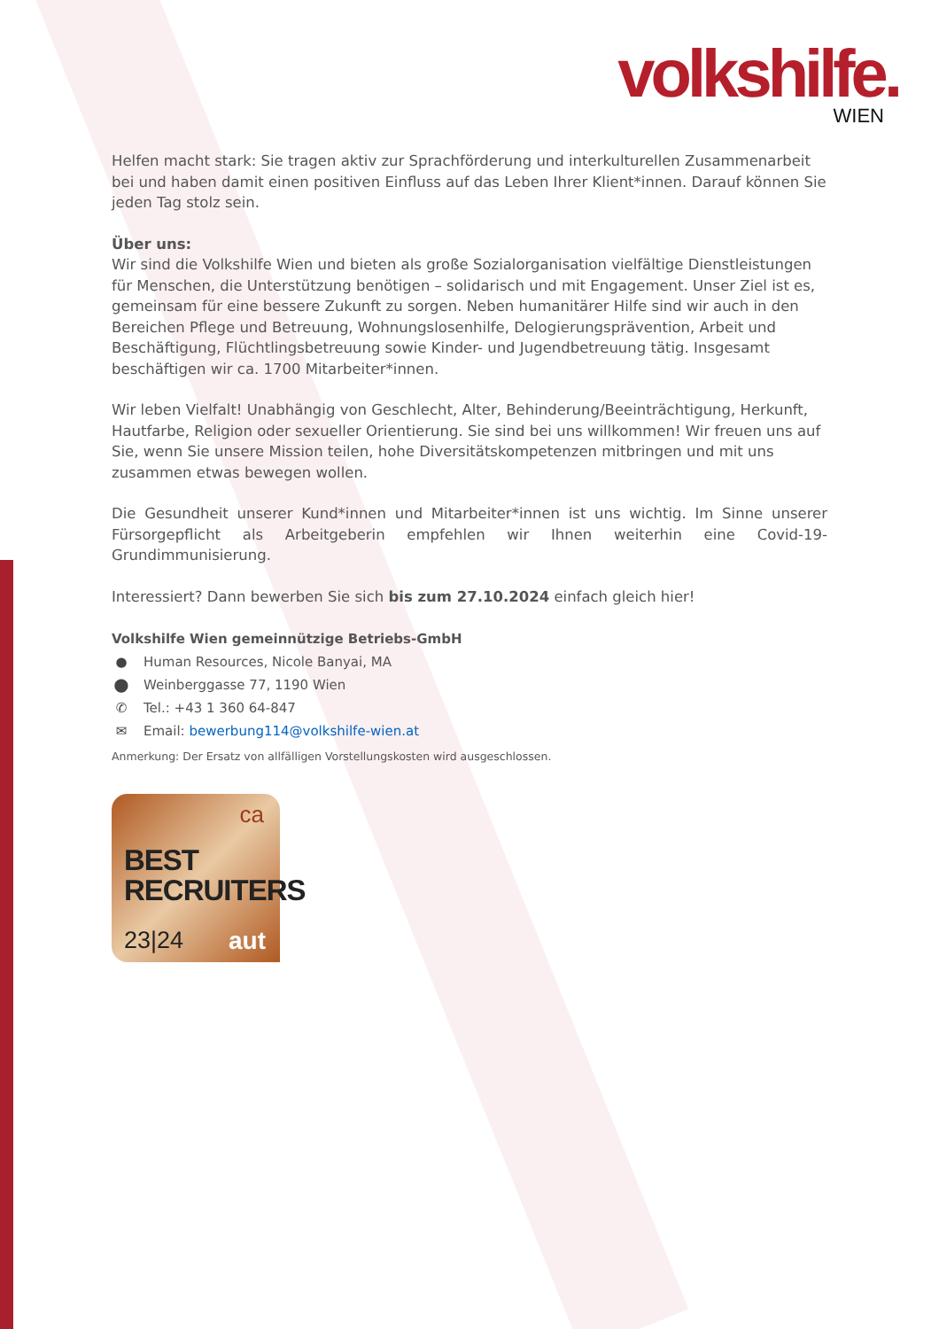volkshilfe.
WIEN
Helfen macht stark: Sie tragen aktiv zur Sprachförderung und interkulturellen Zusammenarbeit bei und haben damit einen positiven Einfluss auf das Leben Ihrer Klient*innen. Darauf können Sie jeden Tag stolz sein.
Über uns:
Wir sind die Volkshilfe Wien und bieten als große Sozialorganisation vielfältige Dienstleistungen für Menschen, die Unterstützung benötigen – solidarisch und mit Engagement. Unser Ziel ist es, gemeinsam für eine bessere Zukunft zu sorgen. Neben humanitärer Hilfe sind wir auch in den Bereichen Pflege und Betreuung, Wohnungslosenhilfe, Delogierungsprävention, Arbeit und Beschäftigung, Flüchtlingsbetreuung sowie Kinder- und Jugendbetreuung tätig. Insgesamt beschäftigen wir ca. 1700 Mitarbeiter*innen.
Wir leben Vielfalt! Unabhängig von Geschlecht, Alter, Behinderung/Beeinträchtigung, Herkunft, Hautfarbe, Religion oder sexueller Orientierung. Sie sind bei uns willkommen! Wir freuen uns auf Sie, wenn Sie unsere Mission teilen, hohe Diversitätskompetenzen mitbringen und mit uns zusammen etwas bewegen wollen.
Die Gesundheit unserer Kund*innen und Mitarbeiter*innen ist uns wichtig. Im Sinne unserer Fürsorgepflicht als Arbeitgeberin empfehlen wir Ihnen weiterhin eine Covid-19-Grundimmunisierung.
Interessiert? Dann bewerben Sie sich bis zum 27.10.2024 einfach gleich hier!
Volkshilfe Wien gemeinnützige Betriebs-GmbH
● Human Resources, Nicole Banyai, MA
⬤ Weinberggasse 77, 1190 Wien
✆ Tel.: +43 1 360 64-847
✉ Email: bewerbung114@volkshilfe-wien.at
Anmerkung: Der Ersatz von allfälligen Vorstellungskosten wird ausgeschlossen.
ca
BEST
RECRUITERS
23|24 aut